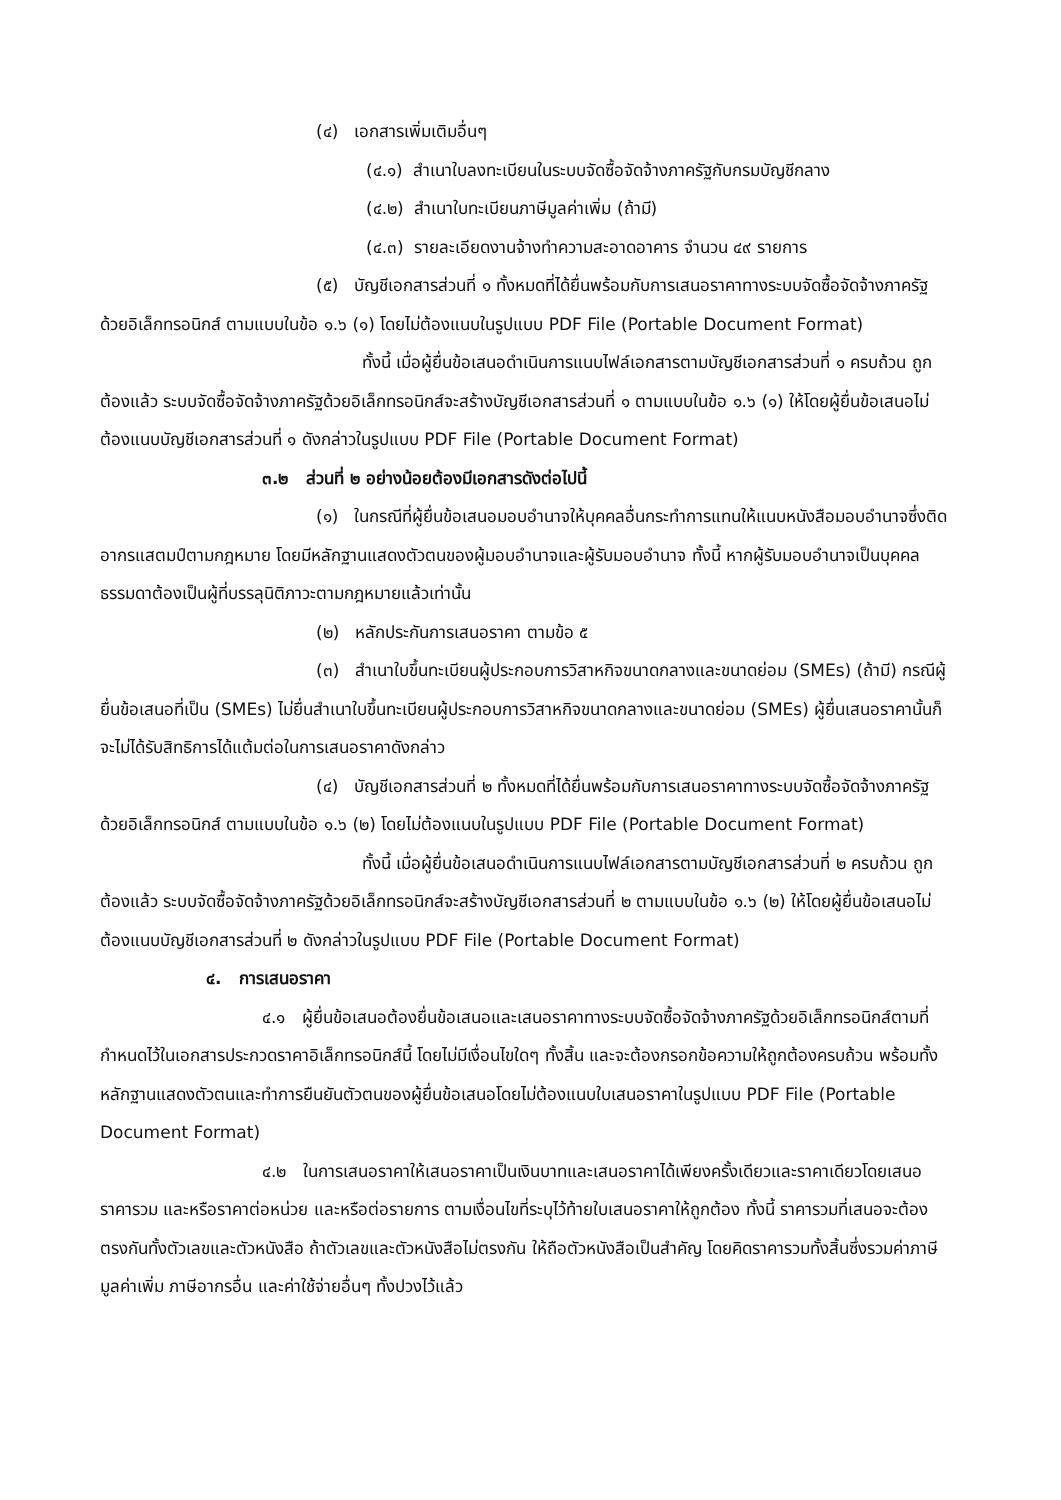(๔) เอกสารเพิ่มเติมอื่นๆ
(๔.๑) สำเนาใบลงทะเบียนในระบบจัดซื้อจัดจ้างภาครัฐกับกรมบัญชีกลาง
(๔.๒) สำเนาใบทะเบียนภาษีมูลค่าเพิ่ม (ถ้ามี)
(๔.๓) รายละเอียดงานจ้างทำความสะอาดอาคาร จำนวน ๔๙ รายการ
(๕) บัญชีเอกสารส่วนที่ ๑ ทั้งหมดที่ได้ยื่นพร้อมกับการเสนอราคาทางระบบจัดซื้อจัดจ้างภาครัฐด้วยอิเล็กทรอนิกส์ ตามแบบในข้อ ๑.๖ (๑) โดยไม่ต้องแนบในรูปแบบ PDF File (Portable Document Format)
ทั้งนี้ เมื่อผู้ยื่นข้อเสนอดำเนินการแนบไฟล์เอกสารตามบัญชีเอกสารส่วนที่ ๑ ครบถ้วน ถูกต้องแล้ว ระบบจัดซื้อจัดจ้างภาครัฐด้วยอิเล็กทรอนิกส์จะสร้างบัญชีเอกสารส่วนที่ ๑ ตามแบบในข้อ ๑.๖ (๑) ให้โดยผู้ยื่นข้อเสนอไม่ต้องแนบบัญชีเอกสารส่วนที่ ๑ ดังกล่าวในรูปแบบ PDF File (Portable Document Format)
๓.๒ ส่วนที่ ๒ อย่างน้อยต้องมีเอกสารดังต่อไปนี้
(๑) ในกรณีที่ผู้ยื่นข้อเสนอมอบอำนาจให้บุคคลอื่นกระทำการแทนให้แนบหนังสือมอบอำนาจซึ่งติดอากรแสตมป์ตามกฎหมาย โดยมีหลักฐานแสดงตัวตนของผู้มอบอำนาจและผู้รับมอบอำนาจ ทั้งนี้ หากผู้รับมอบอำนาจเป็นบุคคลธรรมดาต้องเป็นผู้ที่บรรลุนิติภาวะตามกฎหมายแล้วเท่านั้น
(๒) หลักประกันการเสนอราคา ตามข้อ ๕
(๓) สำเนาใบขึ้นทะเบียนผู้ประกอบการวิสาหกิจขนาดกลางและขนาดย่อม (SMEs) (ถ้ามี) กรณีผู้ยื่นข้อเสนอที่เป็น (SMEs) ไม่ยื่นสำเนาใบขึ้นทะเบียนผู้ประกอบการวิสาหกิจขนาดกลางและขนาดย่อม (SMEs) ผู้ยื่นเสนอราคานั้นก็จะไม่ได้รับสิทธิการได้แต้มต่อในการเสนอราคาดังกล่าว
(๔) บัญชีเอกสารส่วนที่ ๒ ทั้งหมดที่ได้ยื่นพร้อมกับการเสนอราคาทางระบบจัดซื้อจัดจ้างภาครัฐด้วยอิเล็กทรอนิกส์ ตามแบบในข้อ ๑.๖ (๒) โดยไม่ต้องแนบในรูปแบบ PDF File (Portable Document Format)
ทั้งนี้ เมื่อผู้ยื่นข้อเสนอดำเนินการแนบไฟล์เอกสารตามบัญชีเอกสารส่วนที่ ๒ ครบถ้วน ถูกต้องแล้ว ระบบจัดซื้อจัดจ้างภาครัฐด้วยอิเล็กทรอนิกส์จะสร้างบัญชีเอกสารส่วนที่ ๒ ตามแบบในข้อ ๑.๖ (๒) ให้โดยผู้ยื่นข้อเสนอไม่ต้องแนบบัญชีเอกสารส่วนที่ ๒ ดังกล่าวในรูปแบบ PDF File (Portable Document Format)
๔. การเสนอราคา
๔.๑ ผู้ยื่นข้อเสนอต้องยื่นข้อเสนอและเสนอราคาทางระบบจัดซื้อจัดจ้างภาครัฐด้วยอิเล็กทรอนิกส์ตามที่กำหนดไว้ในเอกสารประกวดราคาอิเล็กทรอนิกส์นี้ โดยไม่มีเงื่อนไขใดๆ ทั้งสิ้น และจะต้องกรอกข้อความให้ถูกต้องครบถ้วน พร้อมทั้งหลักฐานแสดงตัวตนและทำการยืนยันตัวตนของผู้ยื่นข้อเสนอโดยไม่ต้องแนบใบเสนอราคาในรูปแบบ PDF File (Portable Document Format)
๔.๒ ในการเสนอราคาให้เสนอราคาเป็นเงินบาทและเสนอราคาได้เพียงครั้งเดียวและราคาเดียวโดยเสนอราคารวม และหรือราคาต่อหน่วย และหรือต่อรายการ ตามเงื่อนไขที่ระบุไว้ท้ายใบเสนอราคาให้ถูกต้อง ทั้งนี้ ราคารวมที่เสนอจะต้องตรงกันทั้งตัวเลขและตัวหนังสือ ถ้าตัวเลขและตัวหนังสือไม่ตรงกัน ให้ถือตัวหนังสือเป็นสำคัญ โดยคิดราคารวมทั้งสิ้นซึ่งรวมค่าภาษีมูลค่าเพิ่ม ภาษีอากรอื่น และค่าใช้จ่ายอื่นๆ ทั้งปวงไว้แล้ว